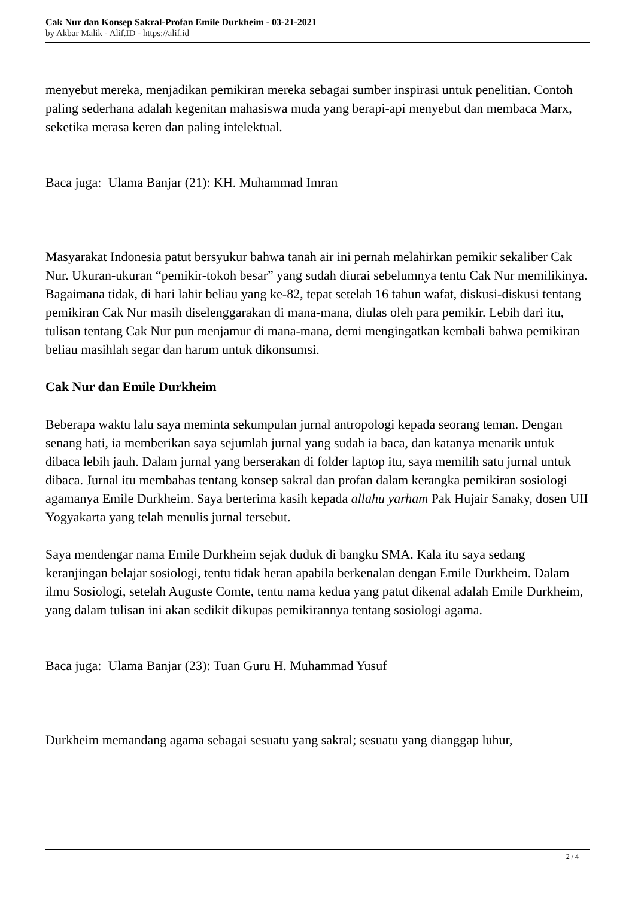Cak Nur dan Konsep Sakral-Profan Emile Durkheim - 03-21-2021
by Akbar Malik - Alif.ID - https://alif.id
menyebut mereka, menjadikan pemikiran mereka sebagai sumber inspirasi untuk penelitian. Contoh paling sederhana adalah kegenitan mahasiswa muda yang berapi-api menyebut dan membaca Marx, seketika merasa keren dan paling intelektual.
Baca juga: Ulama Banjar (21): KH. Muhammad Imran
Masyarakat Indonesia patut bersyukur bahwa tanah air ini pernah melahirkan pemikir sekaliber Cak Nur. Ukuran-ukuran “pemikir-tokoh besar” yang sudah diurai sebelumnya tentu Cak Nur memilikinya. Bagaimana tidak, di hari lahir beliau yang ke-82, tepat setelah 16 tahun wafat, diskusi-diskusi tentang pemikiran Cak Nur masih diselenggarakan di mana-mana, diulas oleh para pemikir. Lebih dari itu, tulisan tentang Cak Nur pun menjamur di mana-mana, demi mengingatkan kembali bahwa pemikiran beliau masihlah segar dan harum untuk dikonsumsi.
Cak Nur dan Emile Durkheim
Beberapa waktu lalu saya meminta sekumpulan jurnal antropologi kepada seorang teman. Dengan senang hati, ia memberikan saya sejumlah jurnal yang sudah ia baca, dan katanya menarik untuk dibaca lebih jauh. Dalam jurnal yang berserakan di folder laptop itu, saya memilih satu jurnal untuk dibaca. Jurnal itu membahas tentang konsep sakral dan profan dalam kerangka pemikiran sosiologi agamanya Emile Durkheim. Saya berterima kasih kepada allahu yarham Pak Hujair Sanaky, dosen UII Yogyakarta yang telah menulis jurnal tersebut.
Saya mendengar nama Emile Durkheim sejak duduk di bangku SMA. Kala itu saya sedang keranjingan belajar sosiologi, tentu tidak heran apabila berkenalan dengan Emile Durkheim. Dalam ilmu Sosiologi, setelah Auguste Comte, tentu nama kedua yang patut dikenal adalah Emile Durkheim, yang dalam tulisan ini akan sedikit dikupas pemikirannya tentang sosiologi agama.
Baca juga: Ulama Banjar (23): Tuan Guru H. Muhammad Yusuf
Durkheim memandang agama sebagai sesuatu yang sakral; sesuatu yang dianggap luhur,
2 / 4